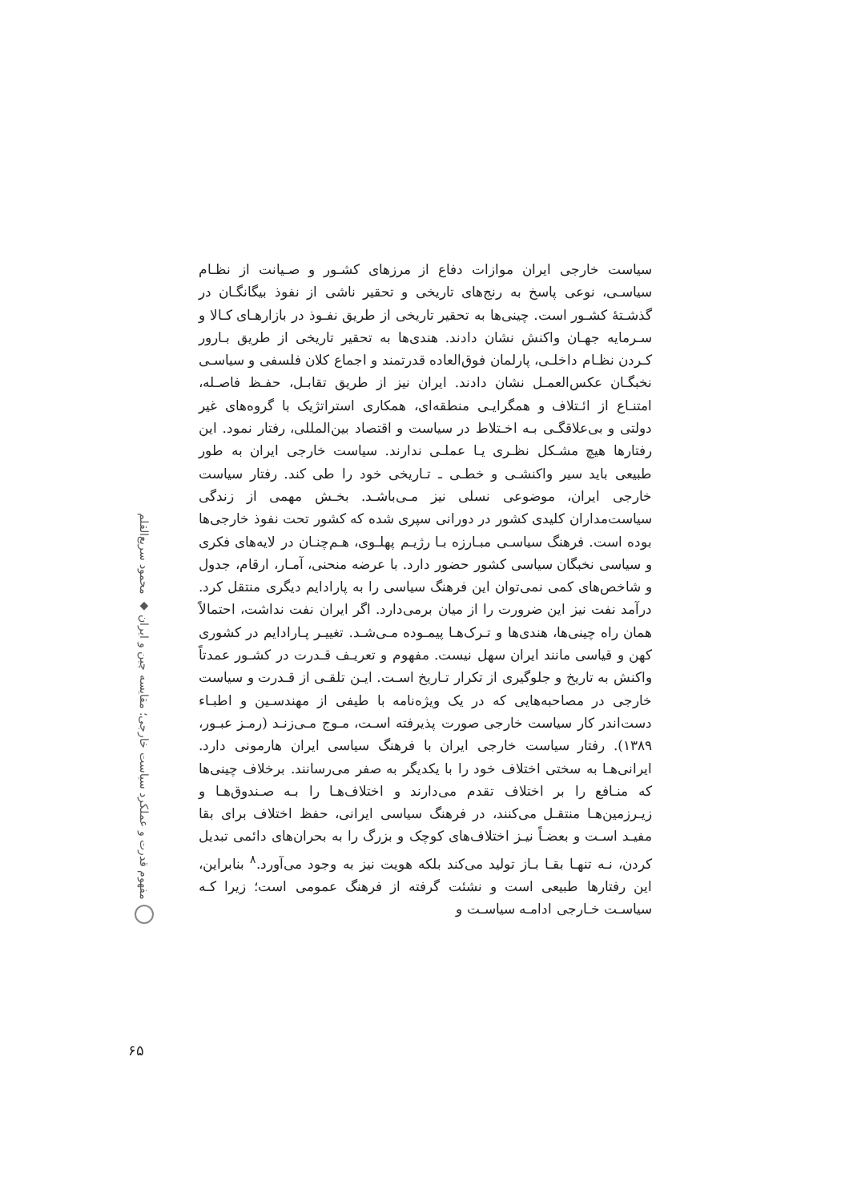سیاست خارجی ایران موازات دفاع از مرزهای کشـور و صـیانت از نظـام سیاسـی، نوعی پاسخ به رنج‌های تاریخی و تحقیر ناشی از نفوذ بیگانگـان در گذشـتهٔ کشـور است. چینی‌ها به تحقیر تاریخی از طریق نفـوذ در بازارهـای کـالا و سـرمایه جهـان واکنش نشان دادند. هندی‌ها به تحقیر تاریخی از طریق بـارور کـردن نظـام داخلـی، پارلمان فوق‌العاده قدرتمند و اجماع کلان فلسفی و سیاسـی نخبگـان عکس‌العمـل نشان دادند. ایران نیز از طریق تقابـل، حفـظ فاصـله، امتنـاع از ائـتلاف و همگرایـی منطقه‌ای، همکاری استراتژیک با گروه‌های غیر دولتی و بی‌علاقگـی بـه اخـتلاط در سیاست و اقتصاد بین‌المللی، رفتار نمود. این رفتارها هیچ مشـکل نظـری یـا عملـی ندارند. سیاست خارجی ایران به طور طبیعی باید سیر واکنشـی و خطـی ـ تـاریخی خود را طی کند. رفتار سیاست خارجی ایران، موضوعی نسلی نیز مـی‌باشـد. بخـش مهمی از زندگی سیاست‌مداران کلیدی کشور در دورانی سپری شده که کشور تحت نفوذ خارجی‌ها بوده است. فرهنگ سیاسـی مبـارزه بـا رژیـم پهلـوی، هـم‌چنـان در لایه‌های فکری و سیاسی نخبگان سیاسی کشور حضور دارد. با عرضه منحنی، آمـار، ارقام، جدول و شاخص‌های کمی نمی‌توان این فرهنگ سیاسی را به پارادایم دیگری منتقل کرد. درآمد نفت نیز این ضرورت را از میان برمی‌دارد. اگر ایران نفت نداشت، احتمالاً همان راه چینی‌ها، هندی‌ها و تـرک‌هـا پیمـوده مـی‌شـد. تغییـر پـارادایم در کشوری کهن و قیاسی مانند ایران سهل نیست. مفهوم و تعریـف قـدرت در کشـور عمدتاً واکنش به تاریخ و جلوگیری از تکرار تـاریخ اسـت. ایـن تلقـی از قـدرت و سیاست خارجی در مصاحبه‌هایی که در یک ویژه‌نامه با طیفی از مهندسـین و اطبـاء دست‌اندر کار سیاست خارجی صورت پذیرفته اسـت، مـوج مـی‌زنـد (رمـز عبـور، ۱۳۸۹). رفتار سیاست خارجی ایران با فرهنگ سیاسی ایران هارمونی دارد. ایرانی‌هـا به سختی اختلاف خود را با یکدیگر به صفر می‌رسانند. برخلاف چینی‌ها که منـافع را بر اختلاف تقدم می‌دارند و اختلاف‌هـا را بـه صـندوق‌هـا و زیـرزمین‌هـا منتقـل می‌کنند، در فرهنگ سیاسی ایرانی، حفظ اختلاف برای بقا مفیـد اسـت و بعضـاً نیـز اختلاف‌های کوچک و بزرگ را به بحران‌های دائمی تبدیل کردن، نـه تنهـا بقـا بـاز تولید می‌کند بلکه هویت نیز به وجود می‌آورد.<sup>۸</sup> بنابراین، این رفتارها طبیعی است و نشئت گرفته از فرهنگ عمومی است؛ زیرا کـه سیاسـت خـارجی ادامـه سیاسـت و
مفهوم قدرت و عملکرد سیاست خارجی؛ مقایسه چین و ایران ◆ محمود سریع‌القلم
۶۵